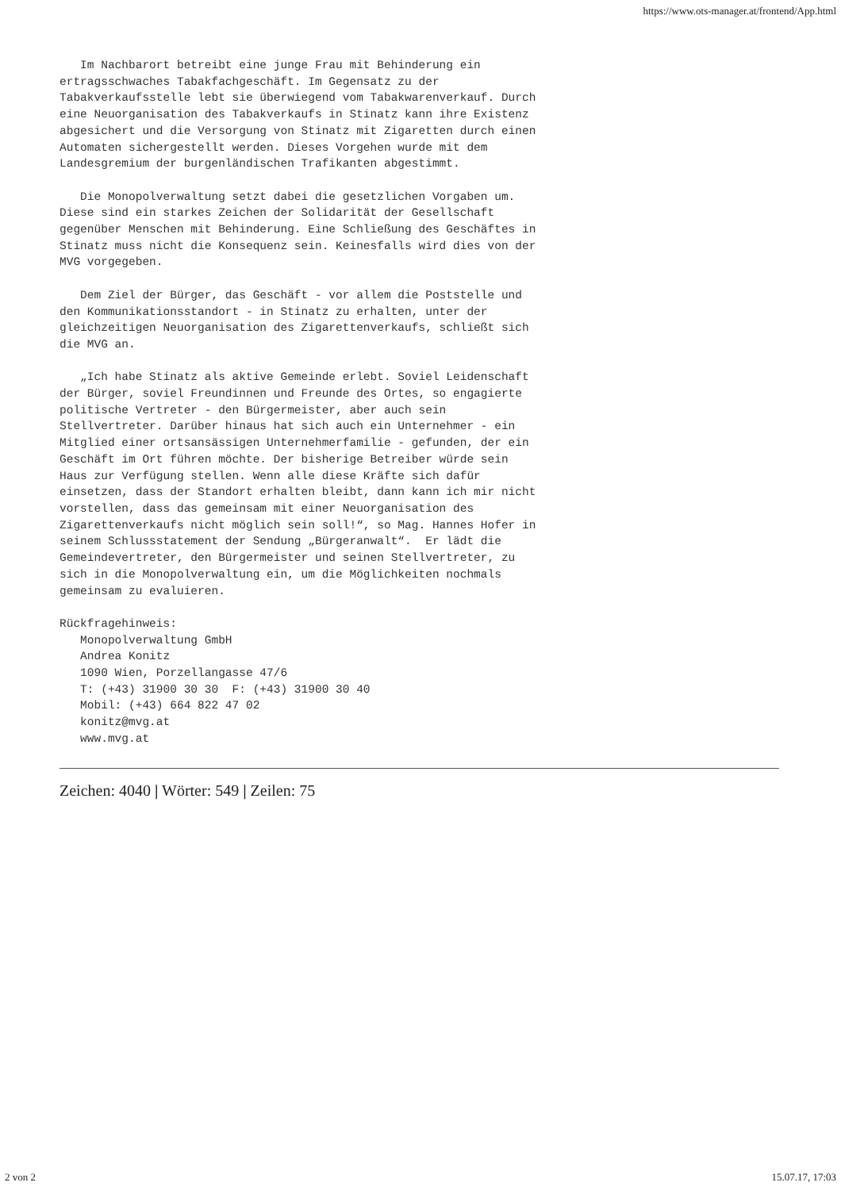https://www.ots-manager.at/frontend/App.html
   Im Nachbarort betreibt eine junge Frau mit Behinderung ein
ertragsschwaches Tabakfachgeschäft. Im Gegensatz zu der
Tabakverkaufsstelle lebt sie überwiegend vom Tabakwarenverkauf. Durch
eine Neuorganisation des Tabakverkaufs in Stinatz kann ihre Existenz
abgesichert und die Versorgung von Stinatz mit Zigaretten durch einen
Automaten sichergestellt werden. Dieses Vorgehen wurde mit dem
Landesgremium der burgenländischen Trafikanten abgestimmt.

   Die Monopolverwaltung setzt dabei die gesetzlichen Vorgaben um.
Diese sind ein starkes Zeichen der Solidarität der Gesellschaft
gegenüber Menschen mit Behinderung. Eine Schließung des Geschäftes in
Stinatz muss nicht die Konsequenz sein. Keinesfalls wird dies von der
MVG vorgegeben.

   Dem Ziel der Bürger, das Geschäft - vor allem die Poststelle und
den Kommunikationsstandort - in Stinatz zu erhalten, unter der
gleichzeitigen Neuorganisation des Zigarettenverkaufs, schließt sich
die MVG an.

   „Ich habe Stinatz als aktive Gemeinde erlebt. Soviel Leidenschaft
der Bürger, soviel Freundinnen und Freunde des Ortes, so engagierte
politische Vertreter - den Bürgermeister, aber auch sein
Stellvertreter. Darüber hinaus hat sich auch ein Unternehmer - ein
Mitglied einer ortsansässigen Unternehmerfamilie - gefunden, der ein
Geschäft im Ort führen möchte. Der bisherige Betreiber würde sein
Haus zur Verfügung stellen. Wenn alle diese Kräfte sich dafür
einsetzen, dass der Standort erhalten bleibt, dann kann ich mir nicht
vorstellen, dass das gemeinsam mit einer Neuorganisation des
Zigarettenverkaufs nicht möglich sein soll!“, so Mag. Hannes Hofer in
seinem Schlussstatement der Sendung „Bürgeranwalt“.  Er lädt die
Gemeindevertreter, den Bürgermeister und seinen Stellvertreter, zu
sich in die Monopolverwaltung ein, um die Möglichkeiten nochmals
gemeinsam zu evaluieren.

Rückfragehinweis:
   Monopolverwaltung GmbH
   Andrea Konitz
   1090 Wien, Porzellangasse 47/6
   T: (+43) 31900 30 30  F: (+43) 31900 30 40
   Mobil: (+43) 664 822 47 02
   konitz@mvg.at
   www.mvg.at
Zeichen: 4040 | Wörter: 549 | Zeilen: 75
2 von 2 15.07.17, 17:03